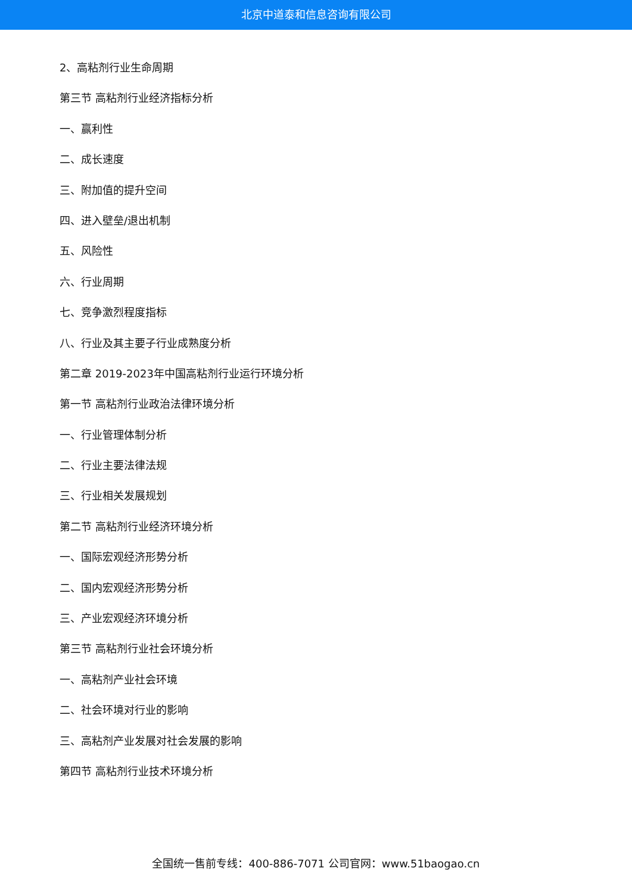北京中道泰和信息咨询有限公司
2、高粘剂行业生命周期
第三节 高粘剂行业经济指标分析
一、赢利性
二、成长速度
三、附加值的提升空间
四、进入壁垒/退出机制
五、风险性
六、行业周期
七、竞争激烈程度指标
八、行业及其主要子行业成熟度分析
第二章 2019-2023年中国高粘剂行业运行环境分析
第一节 高粘剂行业政治法律环境分析
一、行业管理体制分析
二、行业主要法律法规
三、行业相关发展规划
第二节 高粘剂行业经济环境分析
一、国际宏观经济形势分析
二、国内宏观经济形势分析
三、产业宏观经济环境分析
第三节 高粘剂行业社会环境分析
一、高粘剂产业社会环境
二、社会环境对行业的影响
三、高粘剂产业发展对社会发展的影响
第四节 高粘剂行业技术环境分析
全国统一售前专线：400-886-7071 公司官网：www.51baogao.cn